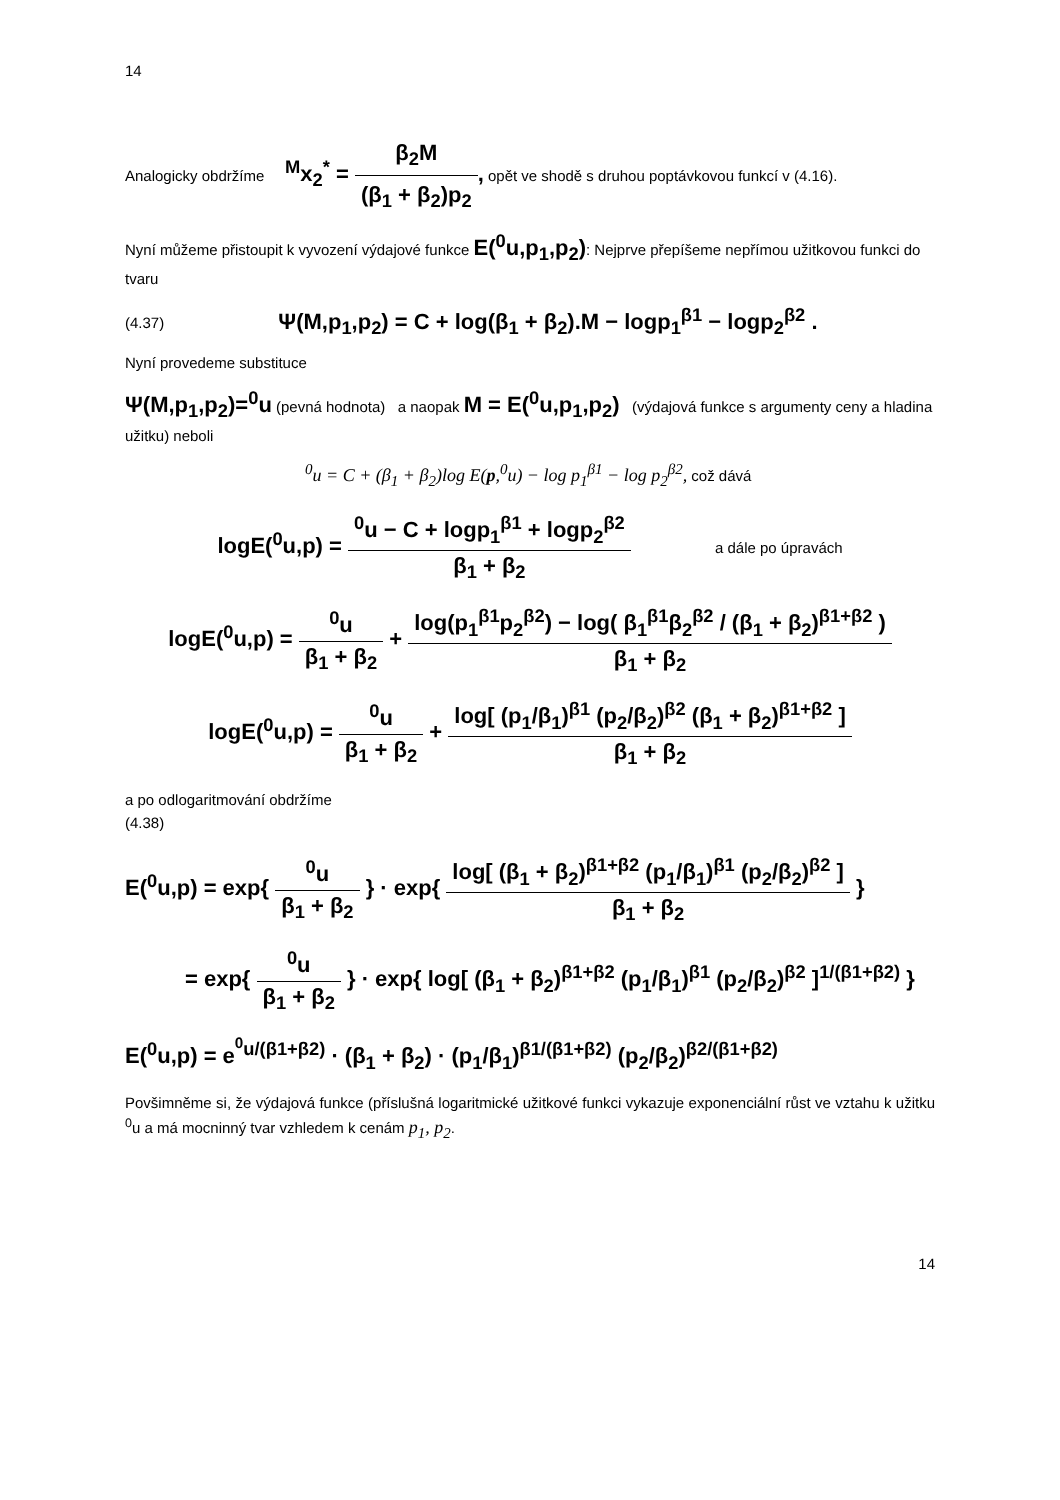14
Analogicky obdržíme <sup>M</sup>x<sub>2</sub><sup>*</sup> = β<sub>2</sub>M (β<sub>1</sub> + β<sub>2</sub>)p<sub>2</sub>, opět ve shodě s druhou poptávkovou funkcí v (4.16).
Nyní můžeme přistoupit k vyvození výdajové funkce E(<sup>0</sup>u,p<sub>1</sub>,p<sub>2</sub>): Nejprve přepíšeme nepřímou užitkovou funkci do tvaru
(4.37) Ψ(M,p<sub>1</sub>,p<sub>2</sub>) = C + log(β<sub>1</sub> + β<sub>2</sub>).M − logp<sub>1</sub><sup>β1</sup> − logp<sub>2</sub><sup>β2</sup> .
Nyní provedeme substituce
Ψ(M,p<sub>1</sub>,p<sub>2</sub>)=<sup>0</sup>u (pevná hodnota) a naopak M = E(<sup>0</sup>u,p<sub>1</sub>,p<sub>2</sub>) (výdajová funkce s argumenty ceny a hladina užitku) neboli
<sup>0</sup> u = C + (β<sub>1</sub> + β<sub>2</sub>)log E(p,<sup>0</sup>u) − log p<sub>1</sub><sup>β1</sup> − log p<sub>2</sub><sup>β2</sup>, což dává
logE(<sup>0</sup>u,p) = <sup>0</sup>u − C + logp<sub>1</sub><sup>β1</sup> + logp<sub>2</sub><sup>β2</sup> β<sub>1</sub> + β<sub>2</sub> a dále po úpravách
logE(<sup>0</sup>u,p) = <sup>0</sup>u β<sub>1</sub> + β<sub>2</sub> + log(p<sub>1</sub><sup>β1</sup>p<sub>2</sub><sup>β2</sup>) − log( β<sub>1</sub><sup>β1</sup>β<sub>2</sub><sup>β2</sup> / (β<sub>1</sub> + β<sub>2</sub>)<sup>β1+β2</sup> ) β<sub>1</sub> + β<sub>2</sub>
logE(<sup>0</sup>u,p) = <sup>0</sup>u β<sub>1</sub> + β<sub>2</sub> + log[ (p<sub>1</sub>/β<sub>1</sub>)<sup>β1</sup> (p<sub>2</sub>/β<sub>2</sub>)<sup>β2</sup> (β<sub>1</sub> + β<sub>2</sub>)<sup>β1+β2</sup> ] β<sub>1</sub> + β<sub>2</sub>
a po odlogaritmování obdržíme
(4.38)
E(<sup>0</sup>u,p) = exp{ <sup>0</sup>u β<sub>1</sub> + β<sub>2</sub> } · exp{ log[ (β<sub>1</sub> + β<sub>2</sub>)<sup>β1+β2</sup> (p<sub>1</sub>/β<sub>1</sub>)<sup>β1</sup> (p<sub>2</sub>/β<sub>2</sub>)<sup>β2</sup> ] β<sub>1</sub> + β<sub>2</sub> }
= exp{ <sup>0</sup>u β<sub>1</sub> + β<sub>2</sub> } · exp{ log[ (β<sub>1</sub> + β<sub>2</sub>)<sup>β1+β2</sup> (p<sub>1</sub>/β<sub>1</sub>)<sup>β1</sup> (p<sub>2</sub>/β<sub>2</sub>)<sup>β2</sup> ]<sup>1/(β1+β2)</sup> }
E(<sup>0</sup>u,p) = e<sup><sup>0</sup>u/(β1+β2)</sup> · (β<sub>1</sub> + β<sub>2</sub>) · (p<sub>1</sub>/β<sub>1</sub>)<sup>β1/(β1+β2)</sup> (p<sub>2</sub>/β<sub>2</sub>)<sup>β2/(β1+β2)</sup>
Povšimněme si, že výdajová funkce (příslušná logaritmické užitkové funkci vykazuje exponenciální růst ve vztahu k užitku <sup>0</sup>u a má mocninný tvar vzhledem k cenám p<sub>1</sub>, p<sub>2</sub>.
14